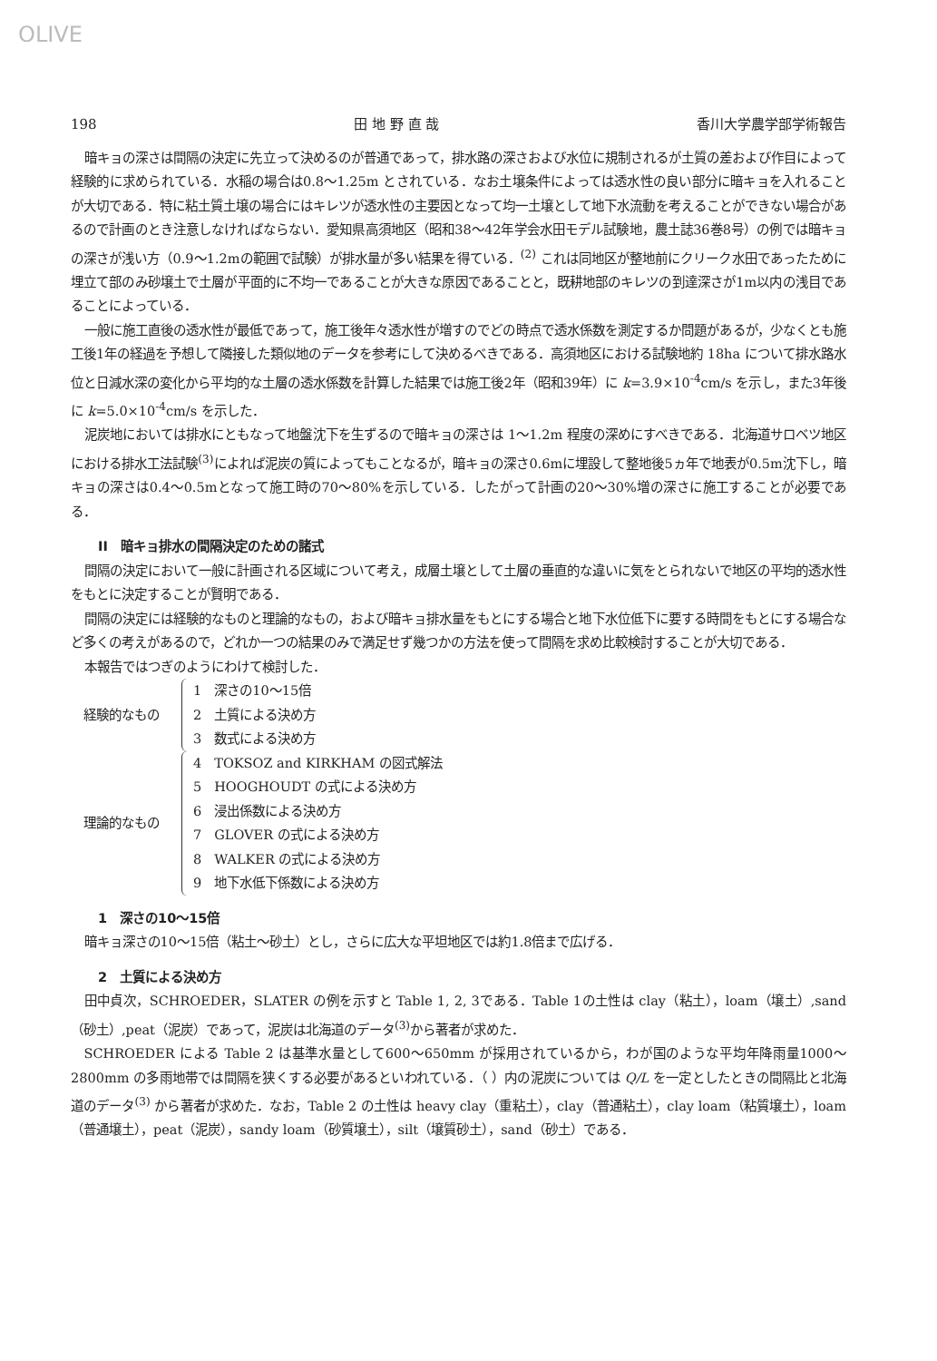OLIVE
198 田 地 野 直 哉 香川大学農学部学術報告
暗キョの深さは間隔の決定に先立って決めるのが普通であって，排水路の深さおよび水位に規制されるが土質の差および作目によって経験的に求められている．水稲の場合は0.8～1.25m とされている．なお土壌条件によっては透水性の良い部分に暗キョを入れることが大切である．特に粘土質土壌の場合にはキレツが透水性の主要因となって均一土壌として地下水流動を考えることができない場合があるので計画のとき注意しなければならない．愛知県高須地区（昭和38～42年学会水田モデル試験地，農土誌36巻8号）の例では暗キョの深さが浅い方（0.9～1.2mの範囲で試験）が排水量が多い結果を得ている．<sup>(2)</sup> これは同地区が整地前にクリーク水田であったために埋立て部のみ砂壌土で土層が平面的に不均一であることが大きな原因であることと，既耕地部のキレツの到達深さが1m以内の浅目であることによっている．
一般に施工直後の透水性が最低であって，施工後年々透水性が増すのでどの時点で透水係数を測定するか問題があるが，少なくとも施工後1年の経過を予想して隣接した類似地のデータを参考にして決めるべきである．高須地区における試験地約 18ha について排水路水位と日減水深の変化から平均的な土層の透水係数を計算した結果では施工後2年（昭和39年）に k=3.9×10<sup>-4</sup>cm/s を示し，また3年後に k=5.0×10<sup>-4</sup>cm/s を示した．
泥炭地においては排水にともなって地盤沈下を生ずるので暗キョの深さは 1～1.2m 程度の深めにすべきである．北海道サロベツ地区における排水工法試験<sup>(3)</sup>によれば泥炭の質によってもことなるが，暗キョの深さ0.6mに埋設して整地後5ヵ年で地表が0.5m沈下し，暗キョの深さは0.4～0.5mとなって施工時の70～80%を示している．したがって計画の20～30%増の深さに施工することが必要である．
II　暗キョ排水の間隔決定のための諸式
間隔の決定において一般に計画される区域について考え，成層土壌として土層の垂直的な違いに気をとられないで地区の平均的透水性をもとに決定することが賢明である．
間隔の決定には経験的なものと理論的なもの，および暗キョ排水量をもとにする場合と地下水位低下に要する時間をもとにする場合など多くの考えがあるので，どれか一つの結果のみで満足せず幾つかの方法を使って間隔を求め比較検討することが大切である．
本報告ではつぎのようにわけて検討した．
経験的なもの
1　深さの10～15倍
2　土質による決め方
3　数式による決め方
理論的なもの
4　TOKSOZ and KIRKHAM の図式解法
5　HOOGHOUDT の式による決め方
6　浸出係数による決め方
7　GLOVER の式による決め方
8　WALKER の式による決め方
9　地下水低下係数による決め方
1　深さの10～15倍
暗キョ深さの10～15倍（粘土～砂土）とし，さらに広大な平坦地区では約1.8倍まで広げる．
2　土質による決め方
田中貞次，SCHROEDER，SLATER の例を示すと Table 1, 2, 3である．Table 1の土性は clay（粘土），loam（壌土）,sand（砂土）,peat（泥炭）であって，泥炭は北海道のデータ<sup>(3)</sup>から著者が求めた．
SCHROEDER による Table 2 は基準水量として600～650mm が採用されているから，わが国のような平均年降雨量1000～2800mm の多雨地帯では間隔を狭くする必要があるといわれている．（ ）内の泥炭については Q/L を一定としたときの間隔比と北海道のデータ<sup>(3)</sup> から著者が求めた．なお，Table 2 の土性は heavy clay（重粘土），clay（普通粘土），clay loam（粘質壌土），loam（普通壌土），peat（泥炭），sandy loam（砂質壌土），silt（壌質砂土），sand（砂土）である．